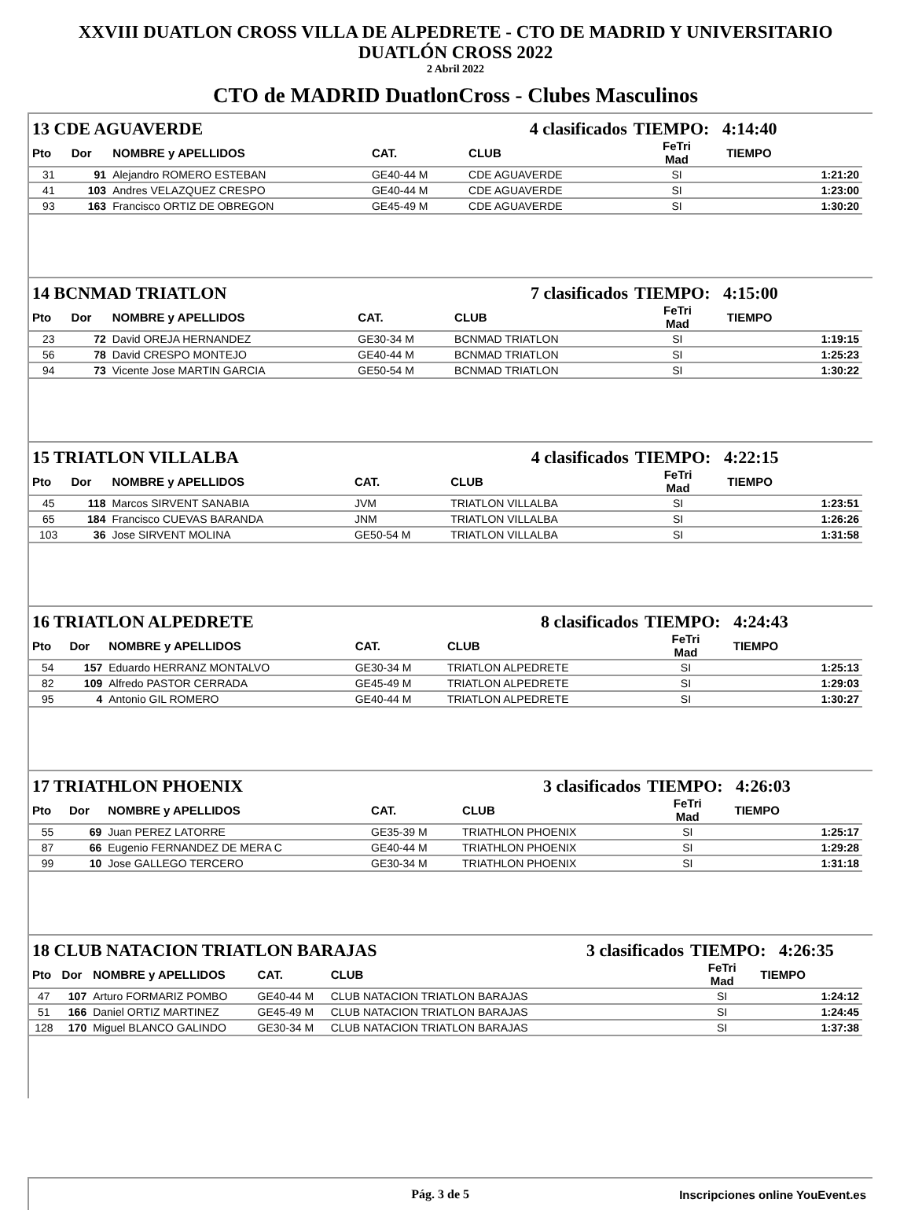XXVIII DUATLON CROSS VILLA DE ALPEDRETE - CTO DE MADRID Y UNIVERSITARIO
DUATLÓN CROSS 2022
2 Abril 2022
CTO de MADRID DuatlonCross - Clubes Masculinos
| 13 CDE AGUAVERDE | | | | 4 clasificados | | TIEMPO: 4:14:40 | |
| Pto | Dor | NOMBRE y APELLIDOS | CAT. | CLUB | | FeTri Mad | TIEMPO |
| 31 | 91 | Alejandro ROMERO ESTEBAN | GE40-44 M | CDE AGUAVERDE | | SI | 1:21:20 |
| 41 | 103 | Andres VELAZQUEZ CRESPO | GE40-44 M | CDE AGUAVERDE | | SI | 1:23:00 |
| 93 | 163 | Francisco ORTIZ DE OBREGON | GE45-49 M | CDE AGUAVERDE | | SI | 1:30:20 |
| 14 BCNMAD TRIATLON | | | | 7 clasificados | | TIEMPO: 4:15:00 | |
| Pto | Dor | NOMBRE y APELLIDOS | CAT. | CLUB | | FeTri Mad | TIEMPO |
| 23 | 72 | David OREJA HERNANDEZ | GE30-34 M | BCNMAD TRIATLON | | SI | 1:19:15 |
| 56 | 78 | David CRESPO MONTEJO | GE40-44 M | BCNMAD TRIATLON | | SI | 1:25:23 |
| 94 | 73 | Vicente Jose MARTIN GARCIA | GE50-54 M | BCNMAD TRIATLON | | SI | 1:30:22 |
| 15 TRIATLON VILLALBA | | | | 4 clasificados | | TIEMPO: 4:22:15 | |
| Pto | Dor | NOMBRE y APELLIDOS | CAT. | CLUB | | FeTri Mad | TIEMPO |
| 45 | 118 | Marcos SIRVENT SANABIA | JVM | TRIATLON VILLALBA | | SI | 1:23:51 |
| 65 | 184 | Francisco CUEVAS BARANDA | JNM | TRIATLON VILLALBA | | SI | 1:26:26 |
| 103 | 36 | Jose SIRVENT MOLINA | GE50-54 M | TRIATLON VILLALBA | | SI | 1:31:58 |
| 16 TRIATLON ALPEDRETE | | | | 8 clasificados | | TIEMPO: 4:24:43 | |
| Pto | Dor | NOMBRE y APELLIDOS | CAT. | CLUB | | FeTri Mad | TIEMPO |
| 54 | 157 | Eduardo HERRANZ MONTALVO | GE30-34 M | TRIATLON ALPEDRETE | | SI | 1:25:13 |
| 82 | 109 | Alfredo PASTOR CERRADA | GE45-49 M | TRIATLON ALPEDRETE | | SI | 1:29:03 |
| 95 | 4 | Antonio GIL ROMERO | GE40-44 M | TRIATLON ALPEDRETE | | SI | 1:30:27 |
| 17 TRIATHLON PHOENIX | | | | 3 clasificados | | TIEMPO: 4:26:03 | |
| Pto | Dor | NOMBRE y APELLIDOS | CAT. | CLUB | | FeTri Mad | TIEMPO |
| 55 | 69 | Juan PEREZ LATORRE | GE35-39 M | TRIATHLON PHOENIX | | SI | 1:25:17 |
| 87 | 66 | Eugenio FERNANDEZ DE MERA C | GE40-44 M | TRIATHLON PHOENIX | | SI | 1:29:28 |
| 99 | 10 | Jose GALLEGO TERCERO | GE30-34 M | TRIATHLON PHOENIX | | SI | 1:31:18 |
| 18 CLUB NATACION TRIATLON BARAJAS | | | | | 3 clasificados | TIEMPO: 4:26:35 | |
| Pto | Dor | NOMBRE y APELLIDOS | CAT. | CLUB | | FeTri Mad | TIEMPO |
| 47 | 107 | Arturo FORMARIZ POMBO | GE40-44 M | CLUB NATACION TRIATLON BARAJAS | | SI | 1:24:12 |
| 51 | 166 | Daniel ORTIZ MARTINEZ | GE45-49 M | CLUB NATACION TRIATLON BARAJAS | | SI | 1:24:45 |
| 128 | 170 | Miguel BLANCO GALINDO | GE30-34 M | CLUB NATACION TRIATLON BARAJAS | | SI | 1:37:38 |
Pág. 3 de 5 Inscripciones online YouEvent.es